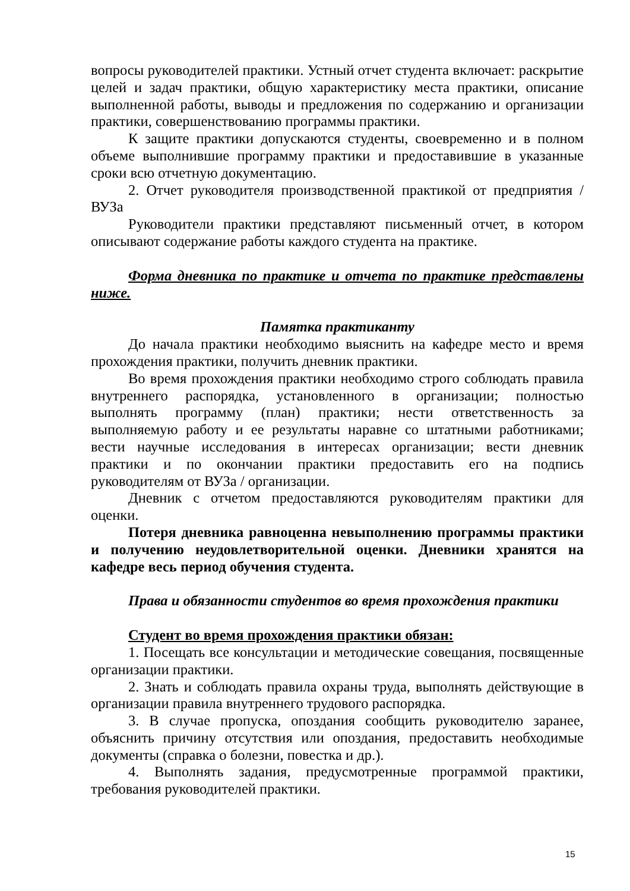вопросы руководителей практики. Устный отчет студента включает: раскрытие целей и задач практики, общую характеристику места практики, описание выполненной работы, выводы и предложения по содержанию и организации практики, совершенствованию программы практики.
К защите практики допускаются студенты, своевременно и в полном объеме выполнившие программу практики и предоставившие в указанные сроки всю отчетную документацию.
2. Отчет руководителя производственной практикой от предприятия / ВУЗа
Руководители практики представляют письменный отчет, в котором описывают содержание работы каждого студента на практике.
Форма дневника по практике и отчета по практике представлены ниже.
Памятка практиканту
До начала практики необходимо выяснить на кафедре место и время прохождения практики, получить дневник практики.
Во время прохождения практики необходимо строго соблюдать правила внутреннего распорядка, установленного в организации; полностью выполнять программу (план) практики; нести ответственность за выполняемую работу и ее результаты наравне со штатными работниками; вести научные исследования в интересах организации; вести дневник практики и по окончании практики предоставить его на подпись руководителям от ВУЗа / организации.
Дневник с отчетом предоставляются руководителям практики для оценки.
Потеря дневника равноценна невыполнению программы практики и получению неудовлетворительной оценки. Дневники хранятся на кафедре весь период обучения студента.
Права и обязанности студентов во время прохождения практики
Студент во время прохождения практики обязан:
1. Посещать все консультации и методические совещания, посвященные организации практики.
2. Знать и соблюдать правила охраны труда, выполнять действующие в организации правила внутреннего трудового распорядка.
3. В случае пропуска, опоздания сообщить руководителю заранее, объяснить причину отсутствия или опоздания, предоставить необходимые документы (справка о болезни, повестка и др.).
4. Выполнять задания, предусмотренные программой практики, требования руководителей практики.
15